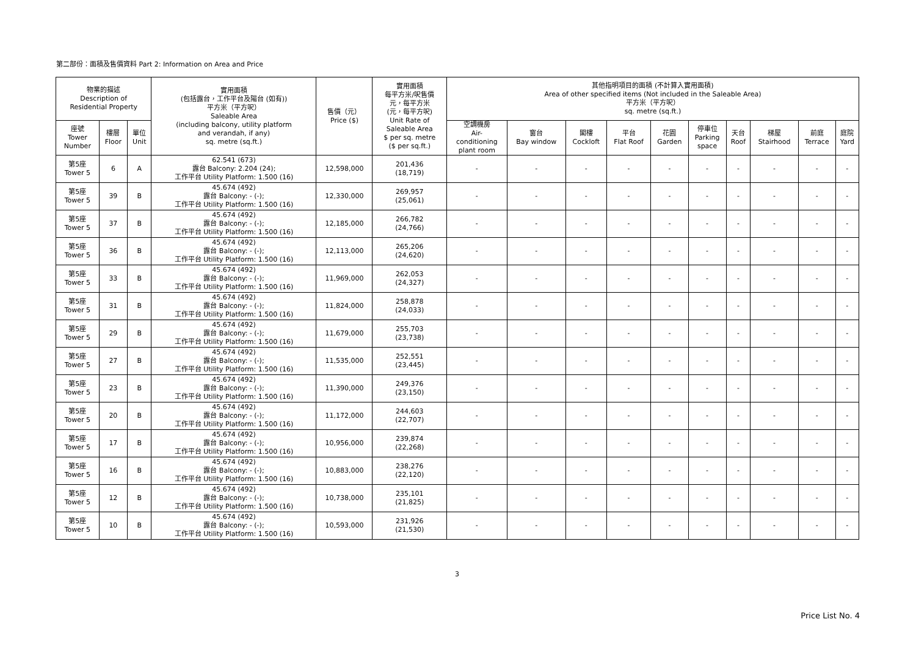第二部份：面積及售價資料 Part 2: Information on Area and Price
| 物業的描述 Description of Residential Property | | | 實用面積 (包括露台，工作平台及陽台 (如有)) 平方米（平方呎） Saleable Area (including balcony, utility platform and verandah, if any) sq. metre (sq.ft.) | 售價（元） Price ($) | 實用面積 每平方米/呎售價 元，每平方米 (元，每平方呎) Unit Rate of Saleable Area $ per sq. metre ($ per sq.ft.) | 其他指明項目的面積 (不計算入實用面積) Area of other specified items (Not included in the Saleable Area) 平方米（平方呎） sq. metre (sq.ft.) | | | | | | | | | |
| --- | --- | --- | --- | --- | --- | --- | --- | --- | --- | --- | --- | --- | --- | --- | --- |
| 座號 Tower Number | 樓層 Floor | 單位 Unit | | | | 空調機房 Air- conditioning plant room | 窗台 Bay window | 閣樓 Cockloft | 平台 Flat Roof | 花園 Garden | 停車位 Parking space | 天台 Roof | 梯屋 Stairhood | 前庭 Terrace | 庭院 Yard |
| 第5座 Tower 5 | 6 | A | 62.541 (673) 露台 Balcony: 2.204 (24); 工作平台 Utility Platform: 1.500 (16) | 12,598,000 | 201,436 (18,719) | - | - | - | - | - | - | - | - | - | - |
| 第5座 Tower 5 | 39 | B | 45.674 (492) 露台 Balcony: - (-); 工作平台 Utility Platform: 1.500 (16) | 12,330,000 | 269,957 (25,061) | - | - | - | - | - | - | - | - | - | - |
| 第5座 Tower 5 | 37 | B | 45.674 (492) 露台 Balcony: - (-); 工作平台 Utility Platform: 1.500 (16) | 12,185,000 | 266,782 (24,766) | - | - | - | - | - | - | - | - | - | - |
| 第5座 Tower 5 | 36 | B | 45.674 (492) 露台 Balcony: - (-); 工作平台 Utility Platform: 1.500 (16) | 12,113,000 | 265,206 (24,620) | - | - | - | - | - | - | - | - | - | - |
| 第5座 Tower 5 | 33 | B | 45.674 (492) 露台 Balcony: - (-); 工作平台 Utility Platform: 1.500 (16) | 11,969,000 | 262,053 (24,327) | - | - | - | - | - | - | - | - | - | - |
| 第5座 Tower 5 | 31 | B | 45.674 (492) 露台 Balcony: - (-); 工作平台 Utility Platform: 1.500 (16) | 11,824,000 | 258,878 (24,033) | - | - | - | - | - | - | - | - | - | - |
| 第5座 Tower 5 | 29 | B | 45.674 (492) 露台 Balcony: - (-); 工作平台 Utility Platform: 1.500 (16) | 11,679,000 | 255,703 (23,738) | - | - | - | - | - | - | - | - | - | - |
| 第5座 Tower 5 | 27 | B | 45.674 (492) 露台 Balcony: - (-); 工作平台 Utility Platform: 1.500 (16) | 11,535,000 | 252,551 (23,445) | - | - | - | - | - | - | - | - | - | - |
| 第5座 Tower 5 | 23 | B | 45.674 (492) 露台 Balcony: - (-); 工作平台 Utility Platform: 1.500 (16) | 11,390,000 | 249,376 (23,150) | - | - | - | - | - | - | - | - | - | - |
| 第5座 Tower 5 | 20 | B | 45.674 (492) 露台 Balcony: - (-); 工作平台 Utility Platform: 1.500 (16) | 11,172,000 | 244,603 (22,707) | - | - | - | - | - | - | - | - | - | - |
| 第5座 Tower 5 | 17 | B | 45.674 (492) 露台 Balcony: - (-); 工作平台 Utility Platform: 1.500 (16) | 10,956,000 | 239,874 (22,268) | - | - | - | - | - | - | - | - | - | - |
| 第5座 Tower 5 | 16 | B | 45.674 (492) 露台 Balcony: - (-); 工作平台 Utility Platform: 1.500 (16) | 10,883,000 | 238,276 (22,120) | - | - | - | - | - | - | - | - | - | - |
| 第5座 Tower 5 | 12 | B | 45.674 (492) 露台 Balcony: - (-); 工作平台 Utility Platform: 1.500 (16) | 10,738,000 | 235,101 (21,825) | - | - | - | - | - | - | - | - | - | - |
| 第5座 Tower 5 | 10 | B | 45.674 (492) 露台 Balcony: - (-); 工作平台 Utility Platform: 1.500 (16) | 10,593,000 | 231,926 (21,530) | - | - | - | - | - | - | - | - | - | - |
3
Price List No. 4